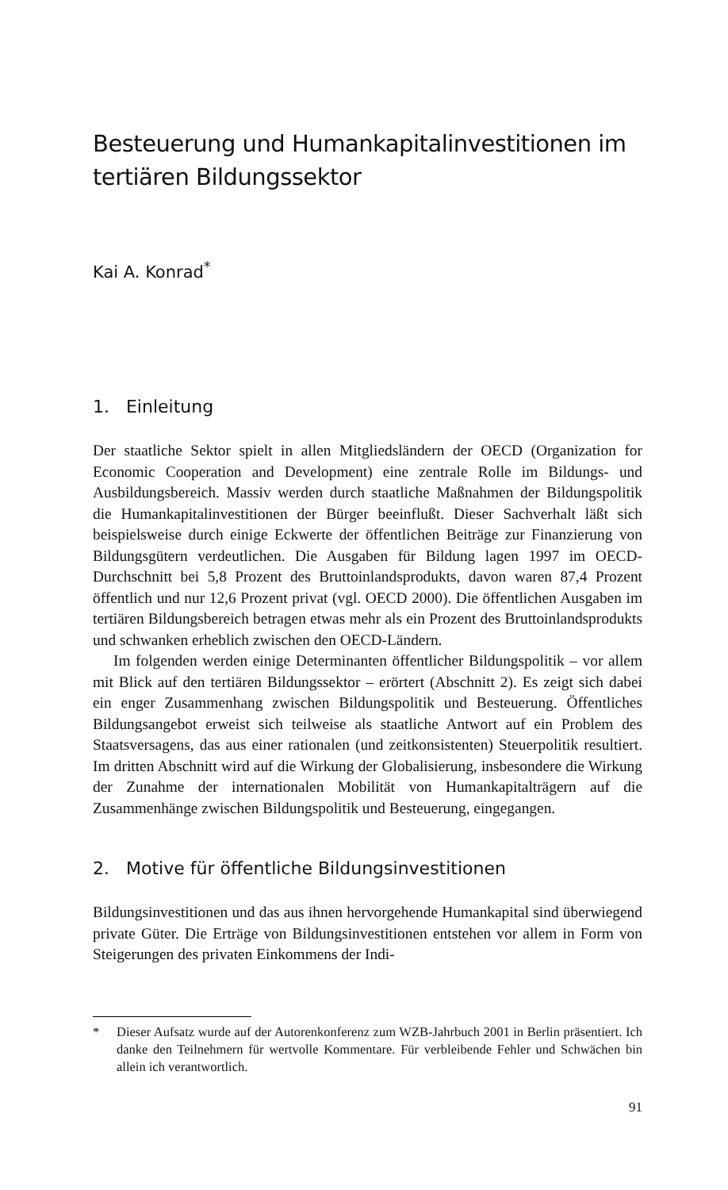Besteuerung und Humankapitalinvestitionen im tertiären Bildungssektor
Kai A. Konrad<sup>*</sup>
1. Einleitung
Der staatliche Sektor spielt in allen Mitgliedsländern der OECD (Organization for Economic Cooperation and Development) eine zentrale Rolle im Bildungs- und Ausbildungsbereich. Massiv werden durch staatliche Maßnahmen der Bildungspolitik die Humankapitalinvestitionen der Bürger beeinflußt. Dieser Sachverhalt läßt sich beispielsweise durch einige Eckwerte der öffentlichen Beiträge zur Finanzierung von Bildungsgütern verdeutlichen. Die Ausgaben für Bildung lagen 1997 im OECD-Durchschnitt bei 5,8 Prozent des Bruttoinlandsprodukts, davon waren 87,4 Prozent öffentlich und nur 12,6 Prozent privat (vgl. OECD 2000). Die öffentlichen Ausgaben im tertiären Bildungsbereich betragen etwas mehr als ein Prozent des Bruttoinlandsprodukts und schwanken erheblich zwischen den OECD-Ländern.
Im folgenden werden einige Determinanten öffentlicher Bildungspolitik – vor allem mit Blick auf den tertiären Bildungssektor – erörtert (Abschnitt 2). Es zeigt sich dabei ein enger Zusammenhang zwischen Bildungspolitik und Besteuerung. Öffentliches Bildungsangebot erweist sich teilweise als staatliche Antwort auf ein Problem des Staatsversagens, das aus einer rationalen (und zeitkonsistenten) Steuerpolitik resultiert. Im dritten Abschnitt wird auf die Wirkung der Globalisierung, insbesondere die Wirkung der Zunahme der internationalen Mobilität von Humankapitalträgern auf die Zusammenhänge zwischen Bildungspolitik und Besteuerung, eingegangen.
2. Motive für öffentliche Bildungsinvestitionen
Bildungsinvestitionen und das aus ihnen hervorgehende Humankapital sind überwiegend private Güter. Die Erträge von Bildungsinvestitionen entstehen vor allem in Form von Steigerungen des privaten Einkommens der Indi-
* Dieser Aufsatz wurde auf der Autorenkonferenz zum WZB-Jahrbuch 2001 in Berlin präsentiert. Ich danke den Teilnehmern für wertvolle Kommentare. Für verbleibende Fehler und Schwächen bin allein ich verantwortlich.
91